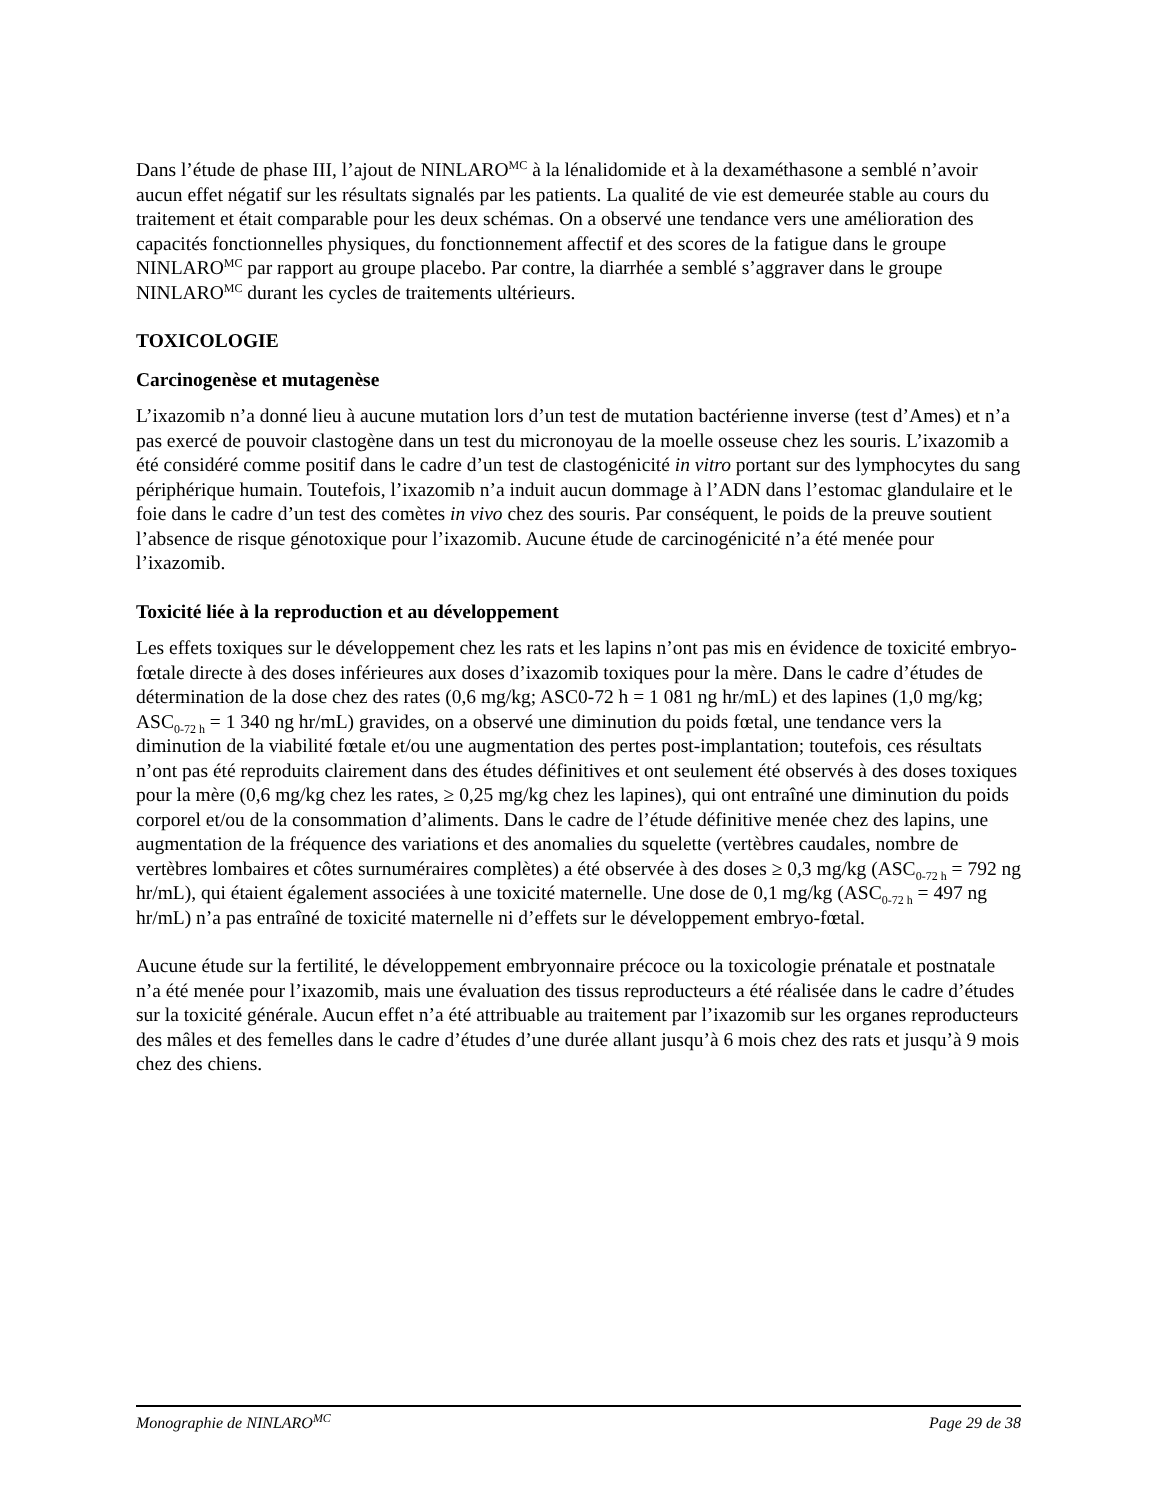Dans l’étude de phase III, l’ajout de NINLARO<sup>MC</sup> à la lénalidomide et à la dexaméthasone a semblé n’avoir aucun effet négatif sur les résultats signalés par les patients. La qualité de vie est demeurée stable au cours du traitement et était comparable pour les deux schémas. On a observé une tendance vers une amélioration des capacités fonctionnelles physiques, du fonctionnement affectif et des scores de la fatigue dans le groupe NINLARO<sup>MC</sup> par rapport au groupe placebo. Par contre, la diarrhée a semblé s’aggraver dans le groupe NINLARO<sup>MC</sup> durant les cycles de traitements ultérieurs.
TOXICOLOGIE
Carcinogenèse et mutagenèse
L’ixazomib n’a donné lieu à aucune mutation lors d’un test de mutation bactérienne inverse (test d’Ames) et n’a pas exercé de pouvoir clastogène dans un test du micronoyau de la moelle osseuse chez les souris. L’ixazomib a été considéré comme positif dans le cadre d’un test de clastogénicité in vitro portant sur des lymphocytes du sang périphérique humain. Toutefois, l’ixazomib n’a induit aucun dommage à l’ADN dans l’estomac glandulaire et le foie dans le cadre d’un test des comètes in vivo chez des souris. Par conséquent, le poids de la preuve soutient l’absence de risque génotoxique pour l’ixazomib. Aucune étude de carcinogénicité n’a été menée pour l’ixazomib.
Toxicité liée à la reproduction et au développement
Les effets toxiques sur le développement chez les rats et les lapins n’ont pas mis en évidence de toxicité embryo-fœtale directe à des doses inférieures aux doses d’ixazomib toxiques pour la mère. Dans le cadre d’études de détermination de la dose chez des rates (0,6 mg/kg; ASC0-72 h = 1 081 ng hr/mL) et des lapines (1,0 mg/kg; ASC<sub>0-72 h</sub> = 1 340 ng hr/mL) gravides, on a observé une diminution du poids fœtal, une tendance vers la diminution de la viabilité fœtale et/ou une augmentation des pertes post-implantation; toutefois, ces résultats n’ont pas été reproduits clairement dans des études définitives et ont seulement été observés à des doses toxiques pour la mère (0,6 mg/kg chez les rates, ≥ 0,25 mg/kg chez les lapines), qui ont entraîné une diminution du poids corporel et/ou de la consommation d’aliments. Dans le cadre de l’étude définitive menée chez des lapins, une augmentation de la fréquence des variations et des anomalies du squelette (vertèbres caudales, nombre de vertèbres lombaires et côtes surnuméraires complètes) a été observée à des doses ≥ 0,3 mg/kg (ASC<sub>0-72 h</sub> = 792 ng hr/mL), qui étaient également associées à une toxicité maternelle. Une dose de 0,1 mg/kg (ASC<sub>0-72 h</sub> = 497 ng hr/mL) n’a pas entraîné de toxicité maternelle ni d’effets sur le développement embryo-fœtal.
Aucune étude sur la fertilité, le développement embryonnaire précoce ou la toxicologie prénatale et postnatale n’a été menée pour l’ixazomib, mais une évaluation des tissus reproducteurs a été réalisée dans le cadre d’études sur la toxicité générale. Aucun effet n’a été attribuable au traitement par l’ixazomib sur les organes reproducteurs des mâles et des femelles dans le cadre d’études d’une durée allant jusqu’à 6 mois chez des rats et jusqu’à 9 mois chez des chiens.
Monographie de NINLARO<sup>MC</sup> Page 29 de 38